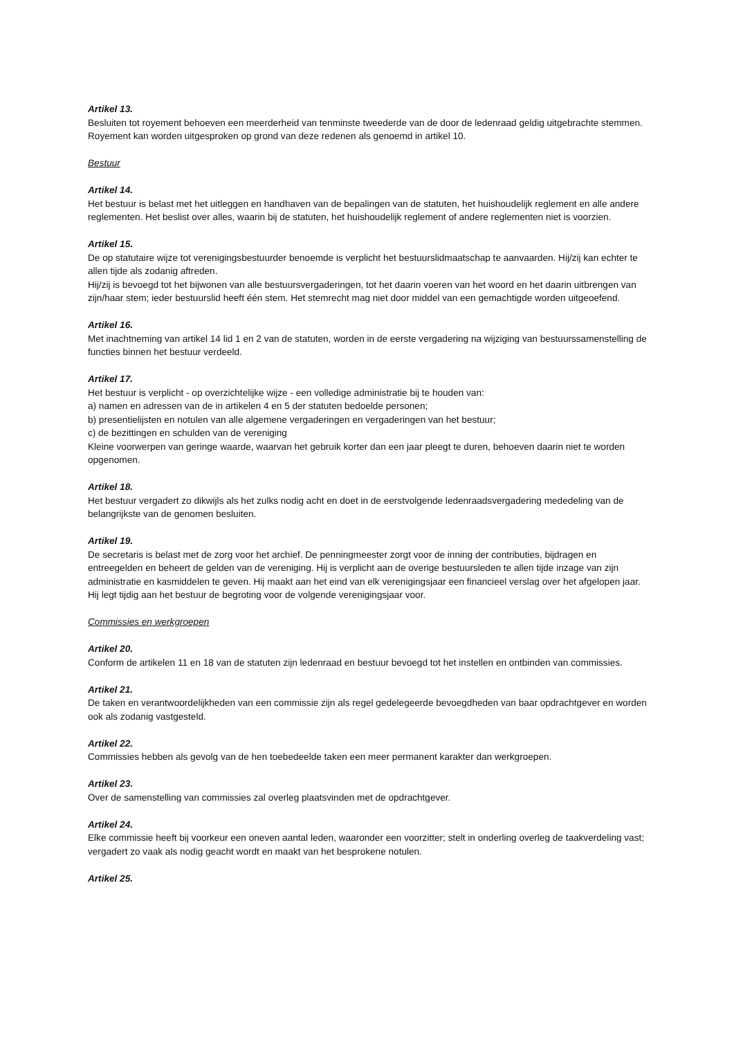Artikel 13.
Besluiten tot royement behoeven een meerderheid van tenminste tweederde van de door de ledenraad geldig uitgebrachte stemmen. Royement kan worden uitgesproken op grond van deze redenen als genoemd in artikel 10.
Bestuur
Artikel 14.
Het bestuur is belast met het uitleggen en handhaven van de bepalingen van de statuten, het huishoudelijk reglement en alle andere reglementen. Het beslist over alles, waarin bij de statuten, het huishoudelijk reglement of andere reglementen niet is voorzien.
Artikel 15.
De op statutaire wijze tot verenigingsbestuurder benoemde is verplicht het bestuurslidmaatschap te aanvaarden. Hij/zij kan echter te allen tijde als zodanig aftreden.
Hij/zij is bevoegd tot het bijwonen van alle bestuursvergaderingen, tot het daarin voeren van het woord en het daarin uitbrengen van zijn/haar stem; ieder bestuurslid heeft één stem. Het stemrecht mag niet door middel van een gemachtigde worden uitgeoefend.
Artikel 16.
Met inachtneming van artikel 14 lid 1 en 2 van de statuten, worden in de eerste vergadering na wijziging van bestuurssamenstelling de functies binnen het bestuur verdeeld.
Artikel 17.
Het bestuur is verplicht - op overzichtelijke wijze - een volledige administratie bij te houden van:
a) namen en adressen van de in artikelen 4 en 5 der statuten bedoelde personen;
b) presentielijsten en notulen van alle algemene vergaderingen en vergaderingen van het bestuur;
c) de bezittingen en schulden van de vereniging
Kleine voorwerpen van geringe waarde, waarvan het gebruik korter dan een jaar pleegt te duren, behoeven daarin niet te worden opgenomen.
Artikel 18.
Het bestuur vergadert zo dikwijls als het zulks nodig acht en doet in de eerstvolgende ledenraadsvergadering mededeling van de belangrijkste van de genomen besluiten.
Artikel 19.
De secretaris is belast met de zorg voor het archief. De penningmeester zorgt voor de inning der contributies, bijdragen en entreegelden en beheert de gelden van de vereniging. Hij is verplicht aan de overige bestuursleden te allen tijde inzage van zijn administratie en kasmiddelen te geven. Hij maakt aan het eind van elk verenigingsjaar een financieel verslag over het afgelopen jaar. Hij legt tijdig aan het bestuur de begroting voor de volgende verenigingsjaar voor.
Commissies en werkgroepen
Artikel 20.
Conform de artikelen 11 en 18 van de statuten zijn ledenraad en bestuur bevoegd tot het instellen en ontbinden van commissies.
Artikel 21.
De taken en verantwoordelijkheden van een commissie zijn als regel gedelegeerde bevoegdheden van baar opdrachtgever en worden ook als zodanig vastgesteld.
Artikel 22.
Commissies hebben als gevolg van de hen toebedeelde taken een meer permanent karakter dan werkgroepen.
Artikel 23.
Over de samenstelling van commissies zal overleg plaatsvinden met de opdrachtgever.
Artikel 24.
Elke commissie heeft bij voorkeur een oneven aantal leden, waaronder een voorzitter; stelt in onderling overleg de taakverdeling vast; vergadert zo vaak als nodig geacht wordt en maakt van het besprokene notulen.
Artikel 25.